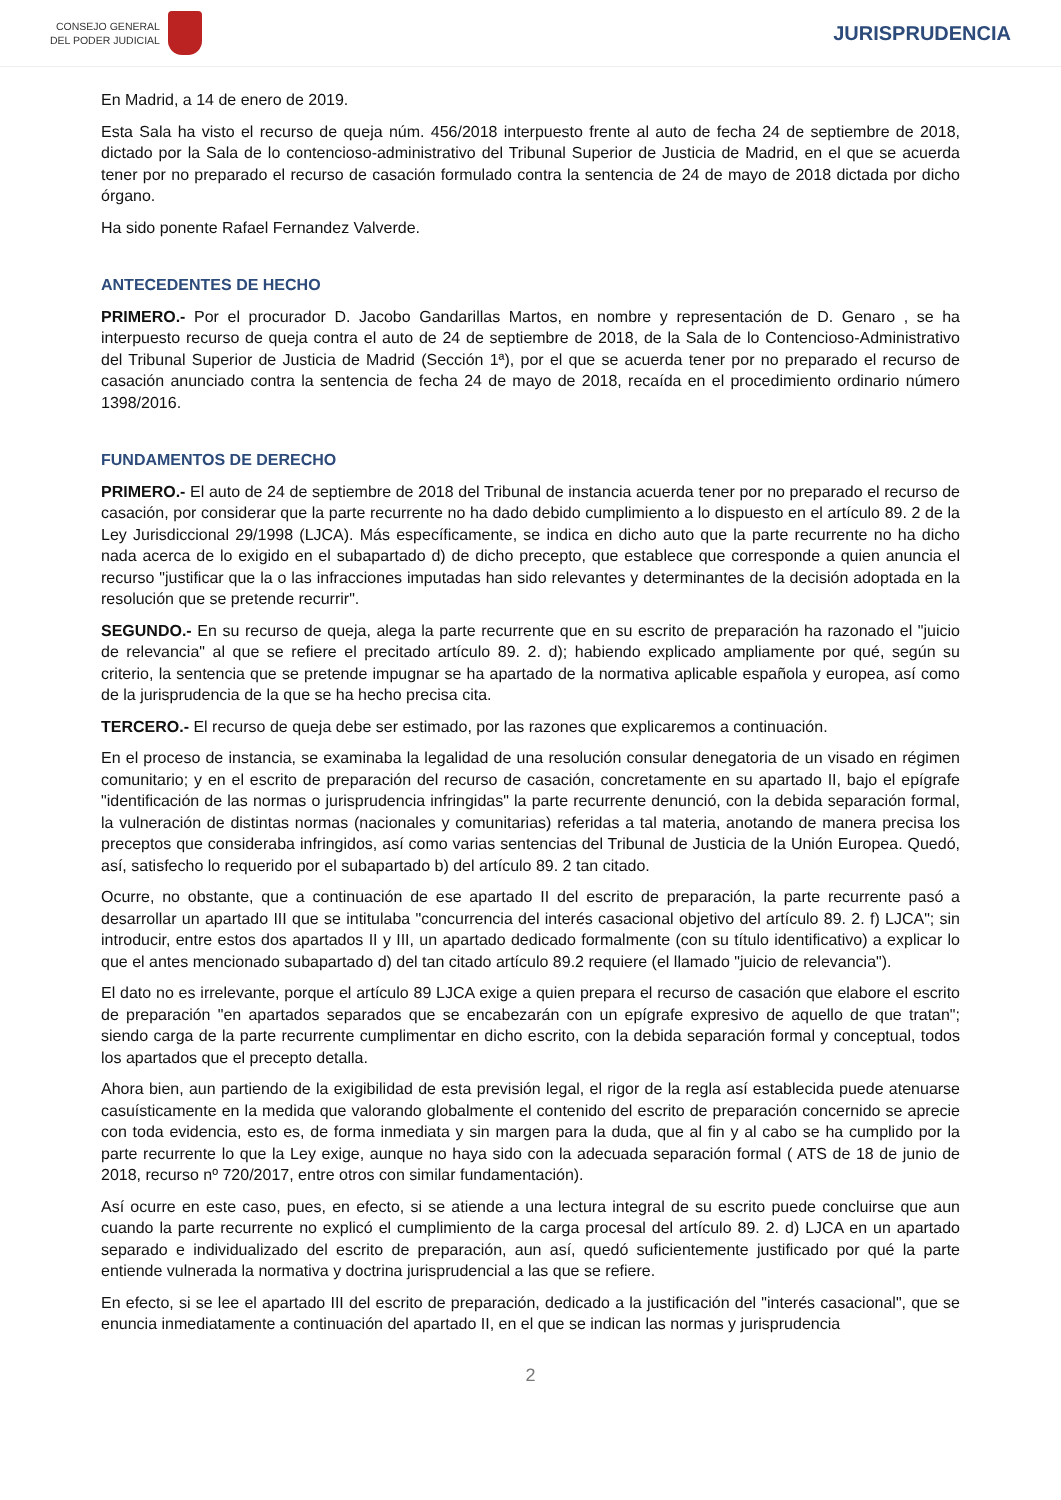CONSEJO GENERAL
DEL PODER JUDICIAL
JURISPRUDENCIA
En Madrid, a 14 de enero de 2019.
Esta Sala ha visto el recurso de queja núm. 456/2018 interpuesto frente al auto de fecha 24 de septiembre de 2018, dictado por la Sala de lo contencioso-administrativo del Tribunal Superior de Justicia de Madrid, en el que se acuerda tener por no preparado el recurso de casación formulado contra la sentencia de 24 de mayo de 2018 dictada por dicho órgano.
Ha sido ponente Rafael Fernandez Valverde.
ANTECEDENTES DE HECHO
PRIMERO.- Por el procurador D. Jacobo Gandarillas Martos, en nombre y representación de D. Genaro , se ha interpuesto recurso de queja contra el auto de 24 de septiembre de 2018, de la Sala de lo Contencioso-Administrativo del Tribunal Superior de Justicia de Madrid (Sección 1ª), por el que se acuerda tener por no preparado el recurso de casación anunciado contra la sentencia de fecha 24 de mayo de 2018, recaída en el procedimiento ordinario número 1398/2016.
FUNDAMENTOS DE DERECHO
PRIMERO.- El auto de 24 de septiembre de 2018 del Tribunal de instancia acuerda tener por no preparado el recurso de casación, por considerar que la parte recurrente no ha dado debido cumplimiento a lo dispuesto en el artículo 89. 2 de la Ley Jurisdiccional 29/1998 (LJCA). Más específicamente, se indica en dicho auto que la parte recurrente no ha dicho nada acerca de lo exigido en el subapartado d) de dicho precepto, que establece que corresponde a quien anuncia el recurso "justificar que la o las infracciones imputadas han sido relevantes y determinantes de la decisión adoptada en la resolución que se pretende recurrir".
SEGUNDO.- En su recurso de queja, alega la parte recurrente que en su escrito de preparación ha razonado el "juicio de relevancia" al que se refiere el precitado artículo 89. 2. d); habiendo explicado ampliamente por qué, según su criterio, la sentencia que se pretende impugnar se ha apartado de la normativa aplicable española y europea, así como de la jurisprudencia de la que se ha hecho precisa cita.
TERCERO.- El recurso de queja debe ser estimado, por las razones que explicaremos a continuación.
En el proceso de instancia, se examinaba la legalidad de una resolución consular denegatoria de un visado en régimen comunitario; y en el escrito de preparación del recurso de casación, concretamente en su apartado II, bajo el epígrafe "identificación de las normas o jurisprudencia infringidas" la parte recurrente denunció, con la debida separación formal, la vulneración de distintas normas (nacionales y comunitarias) referidas a tal materia, anotando de manera precisa los preceptos que consideraba infringidos, así como varias sentencias del Tribunal de Justicia de la Unión Europea. Quedó, así, satisfecho lo requerido por el subapartado b) del artículo 89. 2 tan citado.
Ocurre, no obstante, que a continuación de ese apartado II del escrito de preparación, la parte recurrente pasó a desarrollar un apartado III que se intitulaba "concurrencia del interés casacional objetivo del artículo 89. 2. f) LJCA"; sin introducir, entre estos dos apartados II y III, un apartado dedicado formalmente (con su título identificativo) a explicar lo que el antes mencionado subapartado d) del tan citado artículo 89.2 requiere (el llamado "juicio de relevancia").
El dato no es irrelevante, porque el artículo 89 LJCA exige a quien prepara el recurso de casación que elabore el escrito de preparación "en apartados separados que se encabezarán con un epígrafe expresivo de aquello de que tratan"; siendo carga de la parte recurrente cumplimentar en dicho escrito, con la debida separación formal y conceptual, todos los apartados que el precepto detalla.
Ahora bien, aun partiendo de la exigibilidad de esta previsión legal, el rigor de la regla así establecida puede atenuarse casuísticamente en la medida que valorando globalmente el contenido del escrito de preparación concernido se aprecie con toda evidencia, esto es, de forma inmediata y sin margen para la duda, que al fin y al cabo se ha cumplido por la parte recurrente lo que la Ley exige, aunque no haya sido con la adecuada separación formal ( ATS de 18 de junio de 2018, recurso nº 720/2017, entre otros con similar fundamentación).
Así ocurre en este caso, pues, en efecto, si se atiende a una lectura integral de su escrito puede concluirse que aun cuando la parte recurrente no explicó el cumplimiento de la carga procesal del artículo 89. 2. d) LJCA en un apartado separado e individualizado del escrito de preparación, aun así, quedó suficientemente justificado por qué la parte entiende vulnerada la normativa y doctrina jurisprudencial a las que se refiere.
En efecto, si se lee el apartado III del escrito de preparación, dedicado a la justificación del "interés casacional", que se enuncia inmediatamente a continuación del apartado II, en el que se indican las normas y jurisprudencia
2